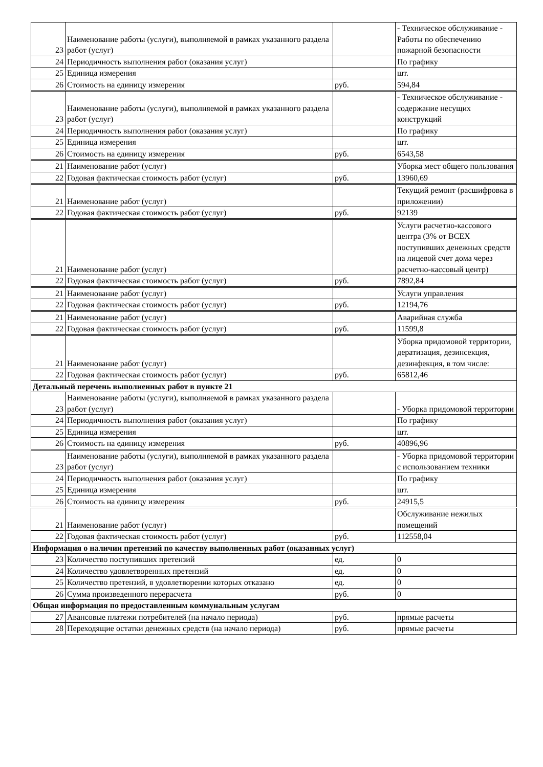| 23 | Наименование работы (услуги), выполняемой в рамках указанного раздела работ (услуг) | | - Техническое обслуживание - Работы по обеспечению пожарной безопасности |
| 24 | Периодичность выполнения работ (оказания услуг) | | По графику |
| 25 | Единица измерения | | шт. |
| 26 | Стоимость на единицу измерения | руб. | 594,84 |
| 23 | Наименование работы (услуги), выполняемой в рамках указанного раздела работ (услуг) | | - Техническое обслуживание - содержание несущих конструкций |
| 24 | Периодичность выполнения работ (оказания услуг) | | По графику |
| 25 | Единица измерения | | шт. |
| 26 | Стоимость на единицу измерения | руб. | 6543,58 |
| 21 | Наименование работ (услуг) | | Уборка мест общего пользования |
| 22 | Годовая фактическая стоимость работ (услуг) | руб. | 13960,69 |
| 21 | Наименование работ (услуг) | | Текущий ремонт (расшифровка в приложении) |
| 22 | Годовая фактическая стоимость работ (услуг) | руб. | 92139 |
| 21 | Наименование работ (услуг) | | Услуги расчетно-кассового центра (3% от ВСЕХ поступивших денежных средств на лицевой счет дома через расчетно-кассовый центр) |
| 22 | Годовая фактическая стоимость работ (услуг) | руб. | 7892,84 |
| 21 | Наименование работ (услуг) | | Услуги управления |
| 22 | Годовая фактическая стоимость работ (услуг) | руб. | 12194,76 |
| 21 | Наименование работ (услуг) | | Аварийная служба |
| 22 | Годовая фактическая стоимость работ (услуг) | руб. | 11599,8 |
| 21 | Наименование работ (услуг) | | Уборка придомовой территории, дератизация, дезинсекция, дезинфекция, в том числе: |
| 22 | Годовая фактическая стоимость работ (услуг) | руб. | 65812,46 |
| Детальный перечень выполненных работ в пункте 21 | | | |
| 23 | Наименование работы (услуги), выполняемой в рамках указанного раздела работ (услуг) | | - Уборка придомовой территории |
| 24 | Периодичность выполнения работ (оказания услуг) | | По графику |
| 25 | Единица измерения | | шт. |
| 26 | Стоимость на единицу измерения | руб. | 40896,96 |
| 23 | Наименование работы (услуги), выполняемой в рамках указанного раздела работ (услуг) | | - Уборка придомовой территории с использованием техники |
| 24 | Периодичность выполнения работ (оказания услуг) | | По графику |
| 25 | Единица измерения | | шт. |
| 26 | Стоимость на единицу измерения | руб. | 24915,5 |
| 21 | Наименование работ (услуг) | | Обслуживание нежилых помещений |
| 22 | Годовая фактическая стоимость работ (услуг) | руб. | 112558,04 |
| Информация о наличии претензий по качеству выполненных работ (оказанных услуг) | | | |
| 23 | Количество поступивших претензий | ед. | 0 |
| 24 | Количество удовлетворенных претензий | ед. | 0 |
| 25 | Количество претензий, в удовлетворении которых отказано | ед. | 0 |
| 26 | Сумма произведенного перерасчета | руб. | 0 |
| Общая информация по предоставленным коммунальным услугам | | | |
| 27 | Авансовые платежи потребителей (на начало периода) | руб. | прямые расчеты |
| 28 | Переходящие остатки денежных средств (на начало периода) | руб. | прямые расчеты |